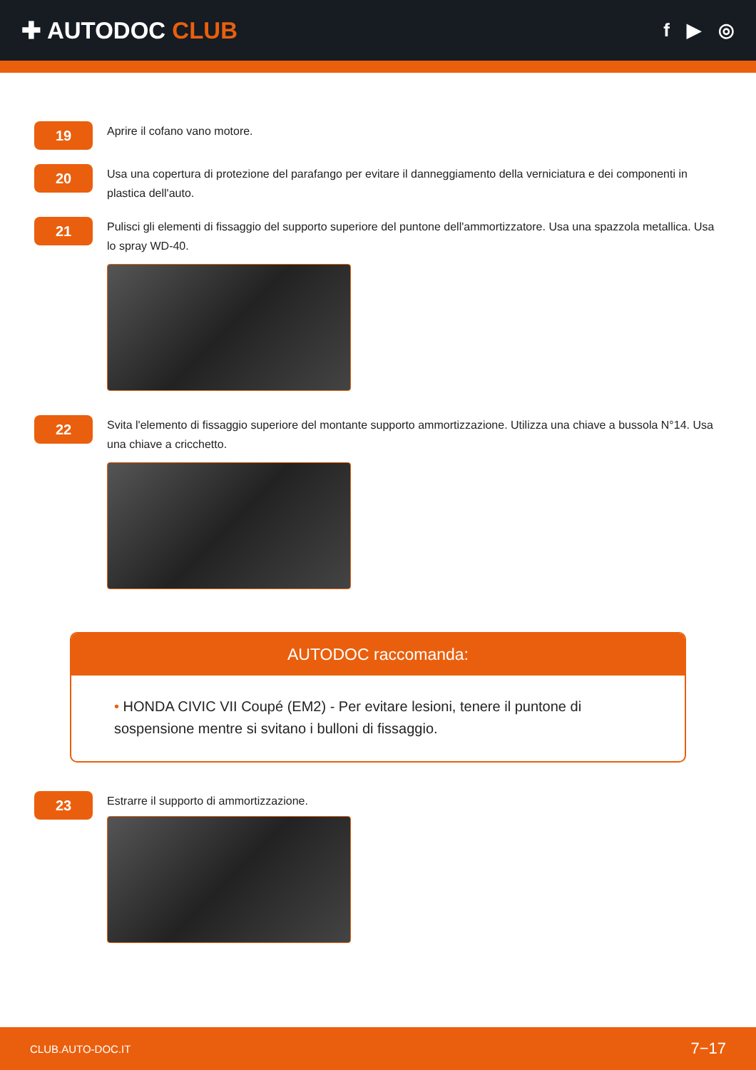✚ AUTODOC CLUB
f ▶ ◎
19
Aprire il cofano vano motore.
20
Usa una copertura di protezione del parafango per evitare il danneggiamento della verniciatura e dei componenti in plastica dell'auto.
21
Pulisci gli elementi di fissaggio del supporto superiore del puntone dell'ammortizzatore. Usa una spazzola metallica. Usa lo spray WD-40.
22
Svita l'elemento di fissaggio superiore del montante supporto ammortizzazione. Utilizza una chiave a bussola N°14. Usa una chiave a cricchetto.
AUTODOC raccomanda:
• HONDA CIVIC VII Coupé (EM2) - Per evitare lesioni, tenere il puntone di sospensione mentre si svitano i bulloni di fissaggio.
23
Estrarre il supporto di ammortizzazione.
CLUB.AUTO-DOC.IT 7−17